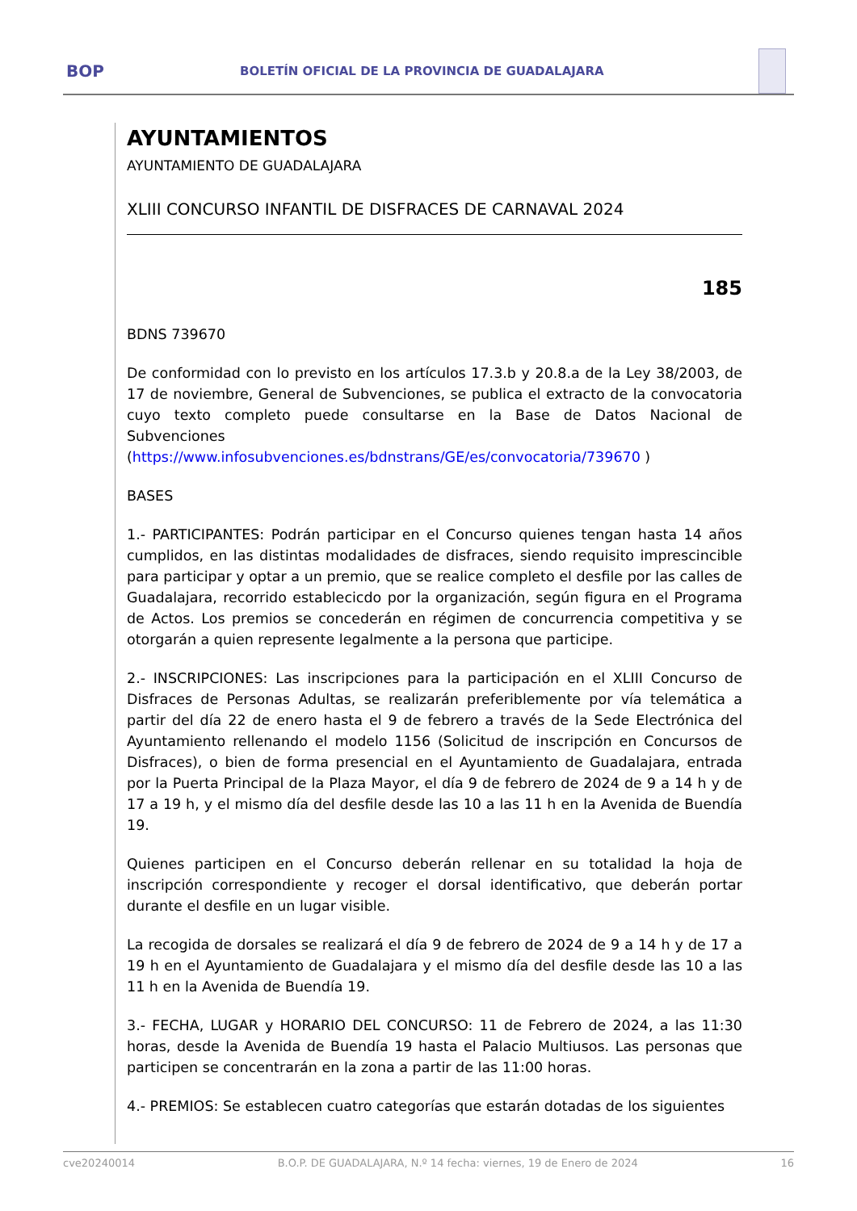BOP BOLETÍN OFICIAL DE LA PROVINCIA DE GUADALAJARA
AYUNTAMIENTOS
AYUNTAMIENTO DE GUADALAJARA
XLIII CONCURSO INFANTIL DE DISFRACES DE CARNAVAL 2024
185
BDNS 739670
De conformidad con lo previsto en los artículos 17.3.b y 20.8.a de la Ley 38/2003, de 17 de noviembre, General de Subvenciones, se publica el extracto de la convocatoria cuyo texto completo puede consultarse en la Base de Datos Nacional de Subvenciones (https://www.infosubvenciones.es/bdnstrans/GE/es/convocatoria/739670 )
BASES
1.- PARTICIPANTES: Podrán participar en el Concurso quienes tengan hasta 14 años cumplidos, en las distintas modalidades de disfraces, siendo requisito imprescincible para participar y optar a un premio, que se realice completo el desfile por las calles de Guadalajara, recorrido establecicdo por la organización, según figura en el Programa de Actos. Los premios se concederán en régimen de concurrencia competitiva y se otorgarán a quien represente legalmente a la persona que participe.
2.- INSCRIPCIONES: Las inscripciones para la participación en el XLIII Concurso de Disfraces de Personas Adultas, se realizarán preferiblemente por vía telemática a partir del día 22 de enero hasta el 9 de febrero a través de la Sede Electrónica del Ayuntamiento rellenando el modelo 1156 (Solicitud de inscripción en Concursos de Disfraces), o bien de forma presencial en el Ayuntamiento de Guadalajara, entrada por la Puerta Principal de la Plaza Mayor, el día 9 de febrero de 2024 de 9 a 14 h y de 17 a 19 h, y el mismo día del desfile desde las 10 a las 11 h en la Avenida de Buendía 19.
Quienes participen en el Concurso deberán rellenar en su totalidad la hoja de inscripción correspondiente y recoger el dorsal identificativo, que deberán portar durante el desfile en un lugar visible.
La recogida de dorsales se realizará el día 9 de febrero de 2024 de 9 a 14 h y de 17 a 19 h en el Ayuntamiento de Guadalajara y el mismo día del desfile desde las 10 a las 11 h en la Avenida de Buendía 19.
3.- FECHA, LUGAR y HORARIO DEL CONCURSO: 11 de Febrero de 2024, a las 11:30 horas, desde la Avenida de Buendía 19 hasta el Palacio Multiusos. Las personas que participen se concentrarán en la zona a partir de las 11:00 horas.
4.- PREMIOS: Se establecen cuatro categorías que estarán dotadas de los siguientes
cve20240014 B.O.P. DE GUADALAJARA, N.º 14 fecha: viernes, 19 de Enero de 2024 16